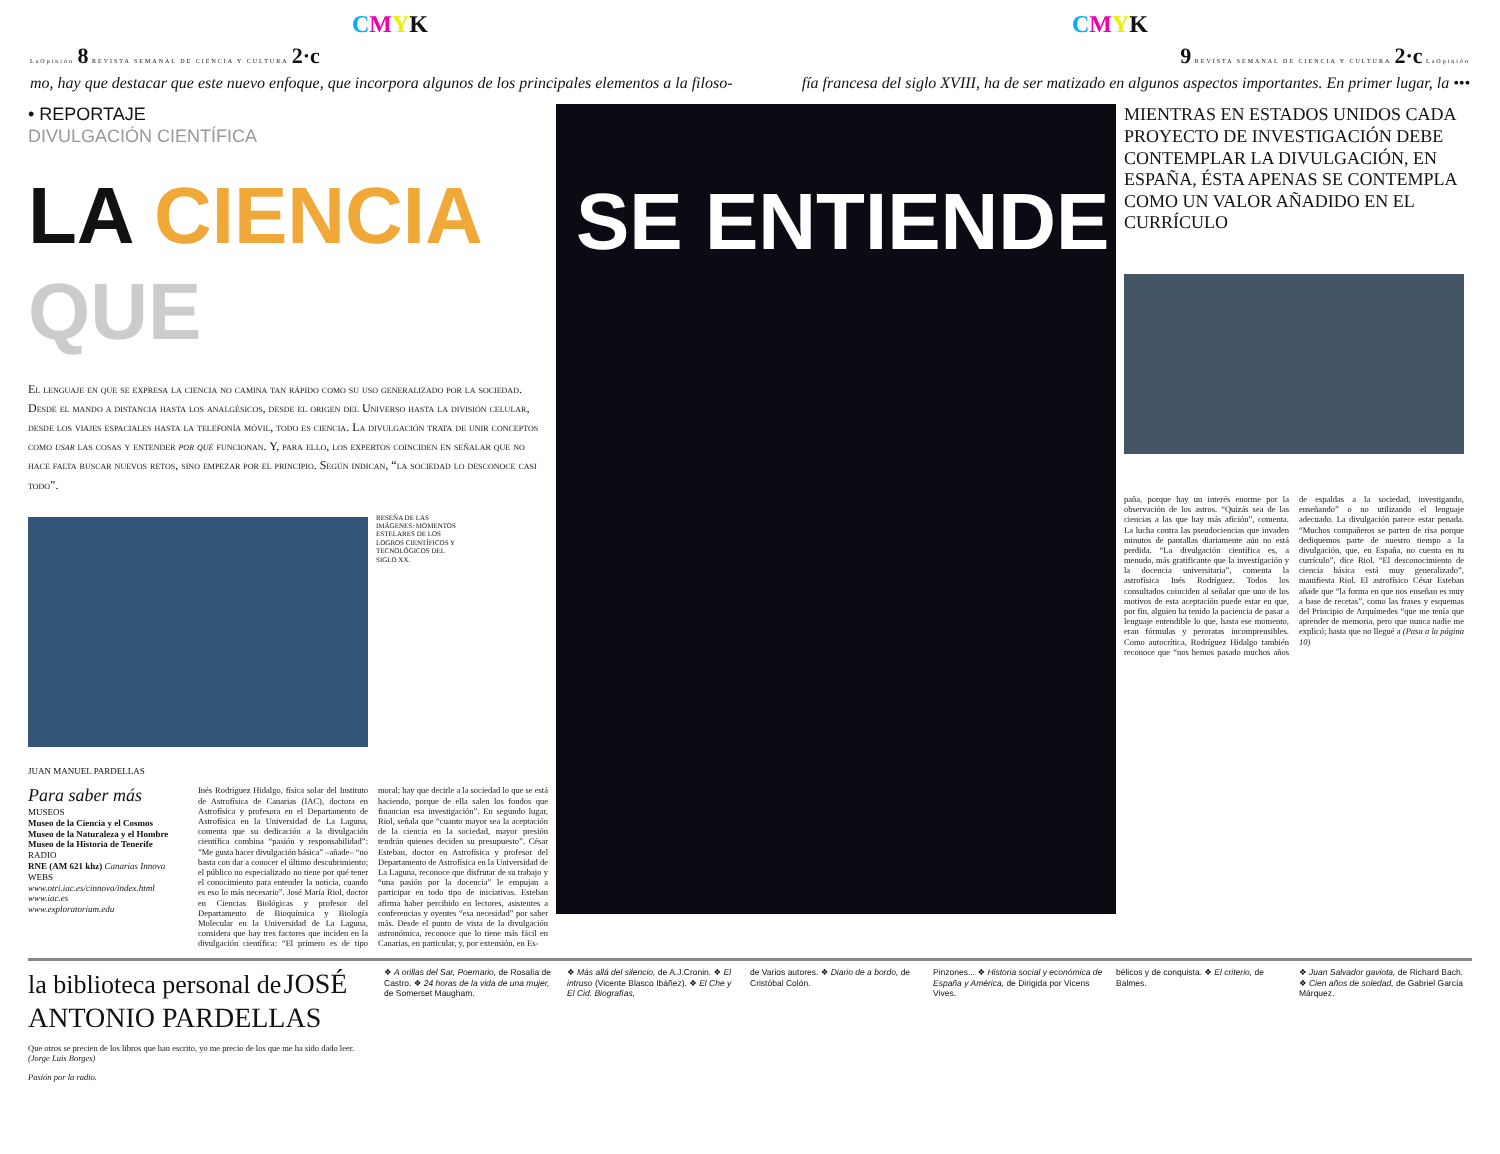CMYK CMYK
LaOpinión 8 REVISTA SEMANAL DE CIENCIA Y CULTURA 2·c
9 REVISTA SEMANAL DE CIENCIA Y CULTURA 2·c LaOpinión
mo, hay que destacar que este nuevo enfoque, que incorpora algunos de los principales elementos a la filoso- fía francesa del siglo XVIII, ha de ser matizado en algunos aspectos importantes. En primer lugar, la •••
• REPORTAJE
DIVULGACIÓN CIENTÍFICA
LA CIENCIA QUE
El lenguaje en que se expresa la ciencia no camina tan rápido como su uso generalizado por la sociedad. Desde el mando a distancia hasta los analgésicos, desde el origen del Universo hasta la división celular, desde los viajes espaciales hasta la telefonía móvil, todo es ciencia. La divulgación trata de unir conceptos como usar las cosas y entender por qué funcionan. Y, para ello, los expertos coinciden en señalar que no hace falta buscar nuevos retos, sino empezar por el principio. Según indican, “la sociedad lo desconoce casi todo”.
RESEÑA DE LAS IMÁGENES: MOMENTOS ESTELARES DE LOS LOGROS CIENTÍFICOS Y TECNOLÓGICOS DEL SIGLO XX.
JUAN MANUEL PARDELLAS
Para saber más
MUSEOS
Museo de la Ciencia y el Cosmos
Museo de la Naturaleza y el Hombre
Museo de la Historia de Tenerife
RADIO
RNE (AM 621 khz) Canarias Innova
WEBS
www.otri.iac.es/cinnova/index.html
www.iac.es
www.exploratorium.edu
Inés Rodríguez Hidalgo, física solar del Instituto de Astrofísica de Canarias (IAC), doctora en Astrofísica y profesora en el Departamento de Astrofísica en la Universidad de La Laguna, comenta que su dedicación a la divulgación científica combina “pasión y responsabilidad”: ”Me gusta hacer divulgación básica” –añade– “no basta con dar a conocer el último descubrimiento; el público no especializado no tiene por qué tener el conocimiento para entender la noticia, cuando es eso lo más necesario”. José María Riol, doctor en Ciencias Biológicas y profesor del Departamento de Bioquímica y Biología Molecular en la Universidad de La Laguna, considera que hay tres factores que inciden en la divulgación científica: “El primero es de tipo moral; hay que decirle a la sociedad lo que se está haciendo, porque de ella salen los fondos que financian esa investigación”. En segundo lugar, Riol, señala que “cuanto mayor sea la aceptación de la ciencia en la sociedad, mayor presión tendrán quienes deciden su presupuesto”. César Esteban, doctor en Astrofísica y profesor del Departamento de Astrofísica en la Universidad de La Laguna, reconoce que disfrutar de su trabajo y “una pasión por la docencia” le empujan a participar en todo tipo de iniciativas. Esteban afirma haber percibido en lectores, asistentes a conferencias y oyentes “esa necesidad” por saber más. Desde el punto de vista de la divulgación astronómica, reconoce que lo tiene más fácil en Canarias, en particular, y, por extensión, en Es-
SE ENTIENDE
MIENTRAS EN ESTADOS UNIDOS CADA PROYECTO DE INVESTIGACIÓN DEBE CONTEMPLAR LA DIVULGACIÓN, EN ESPAÑA, ÉSTA APENAS SE CONTEMPLA COMO UN VALOR AÑADIDO EN EL CURRÍCULO
paña, porque hay un interés enorme por la observación de los astros. “Quizás sea de las ciencias a las que hay más afición”, comenta. La lucha contra las pseudociencias que invaden minutos de pantallas diariamente aún no está perdida. “La divulgación científica es, a menudo, más gratificante que la investigación y la docencia universitaria”, comenta la astrofísica Inés Rodríguez. Todos los consultados coinciden al señalar que uno de los motivos de esta aceptación puede estar en que, por fin, alguien ha tenido la paciencia de pasar a lenguaje entendible lo que, hasta ese momento, eran fórmulas y peroratas incomprensibles. Como autocrítica, Rodríguez Hidalgo también reconoce que “nos hemos pasado muchos años de espaldas a la sociedad, investigando, enseñando” o no utilizando el lenguaje adecuado. La divulgación parece estar penada. “Muchos compañeros se parten de risa porque dediquemos parte de nuestro tiempo a la divulgación, que, en España, no cuenta en tu currículo”, dice Riol. “El desconocimiento de ciencia básica está muy generalizado”, manifiesta Riol. El astrofísico César Esteban añade que “la forma en que nos enseñan es muy a base de recetas”, como las frases y esquemas del Principio de Arquímedes “que me tenía que aprender de memoria, pero que nunca nadie me explicó; hasta que no llegué a (Pasa a la página 10)
la biblioteca personal de JOSÉ ANTONIO PARDELLAS
Que otros se precien de los libros que han escrito, yo me precio de los que me ha sido dado leer. (Jorge Luis Borges)
Pasión por la radio.
❖ A orillas del Sar, Poemario, de Rosalía de Castro. ❖ 24 horas de la vida de una mujer, de Somerset Maugham.
❖ Más allá del silencio, de A.J.Cronin. ❖ El intruso (Vicente Blasco Ibáñez). ❖ El Che y El Cid. Biografías,
de Varios autores. ❖ Diario de a bordo, de Cristóbal Colón.
Pinzones... ❖ Historia social y económica de España y América, de Dirigida por Vicens Vives.
bélicos y de conquista. ❖ El criterio, de Balmes.
❖ Juan Salvador gaviota, de Richard Bach. ❖ Cien años de soledad, de Gabriel García Márquez.